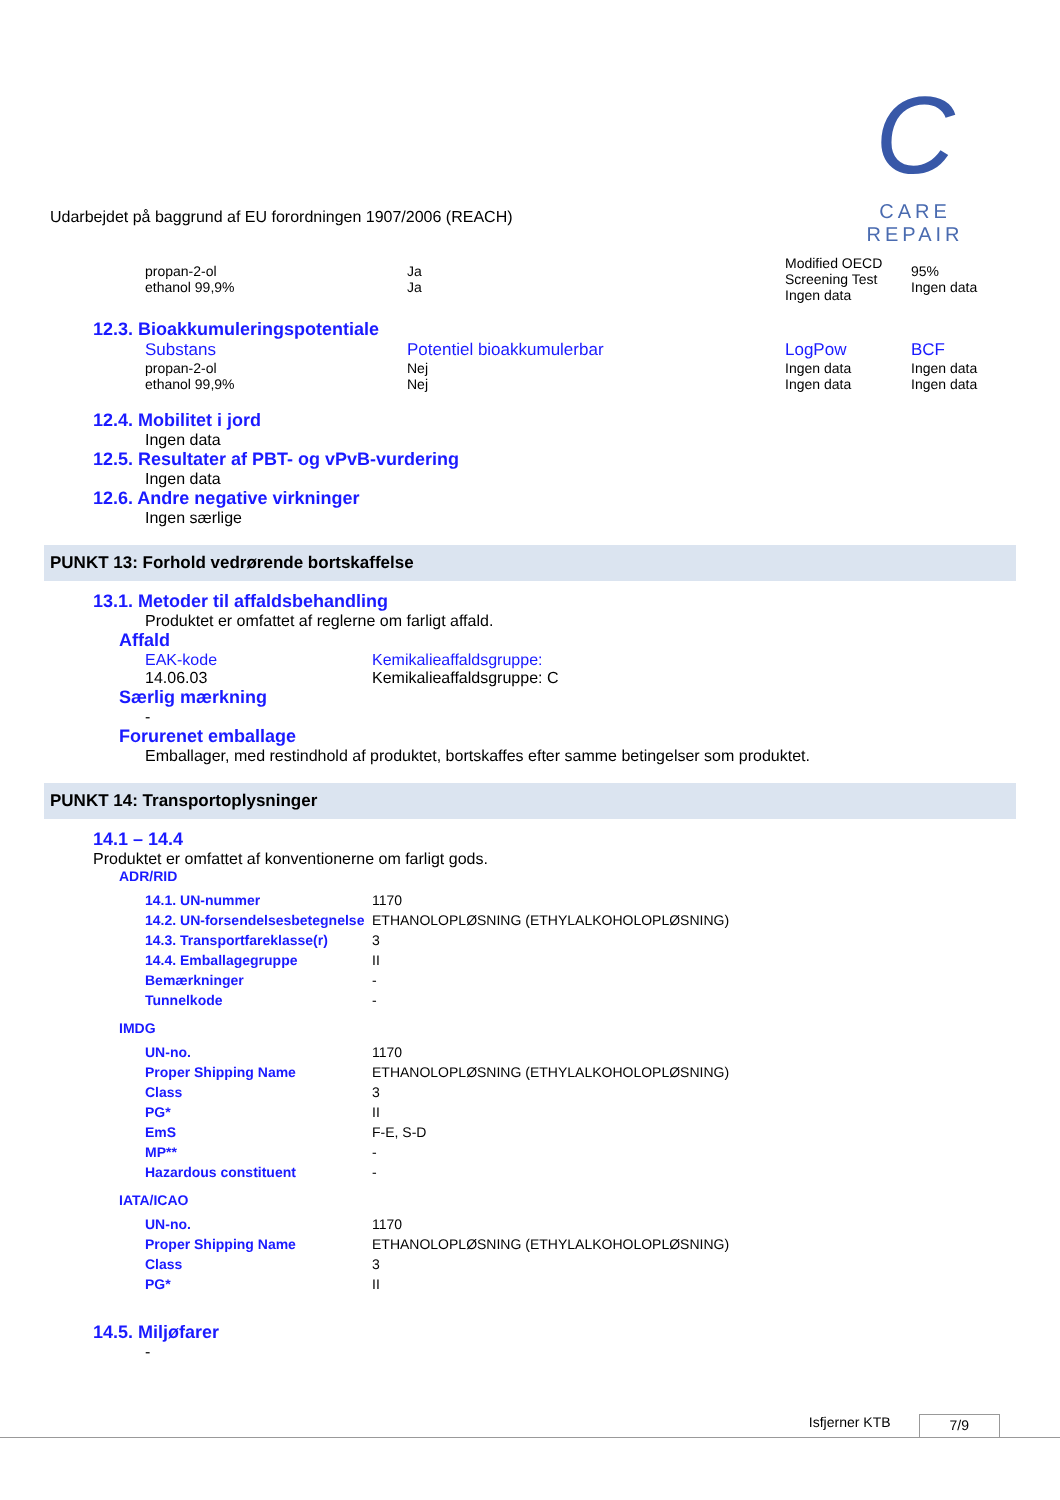C
CARE REPAIR
Udarbejdet på baggrund af EU forordningen 1907/2006 (REACH)
| propan-2-ol ethanol 99,9% | Ja Ja | Modified OECD Screening Test Ingen data | 95% Ingen data |
12.3. Bioakkumuleringspotentiale
| Substans | Potentiel bioakkumulerbar | LogPow | BCF |
| propan-2-ol ethanol 99,9% | Nej Nej | Ingen data Ingen data | Ingen data Ingen data |
12.4. Mobilitet i jord
Ingen data
12.5. Resultater af PBT- og vPvB-vurdering
Ingen data
12.6. Andre negative virkninger
Ingen særlige
PUNKT 13: Forhold vedrørende bortskaffelse
13.1. Metoder til affaldsbehandling
Produktet er omfattet af reglerne om farligt affald.
Affald
| EAK-kode | Kemikalieaffaldsgruppe: |
| 14.06.03 | Kemikalieaffaldsgruppe: C |
Særlig mærkning
-
Forurenet emballage
Emballager, med restindhold af produktet, bortskaffes efter samme betingelser som produktet.
PUNKT 14: Transportoplysninger
14.1 – 14.4
Produktet er omfattet af konventionerne om farligt gods.
ADR/RID
| 14.1. UN-nummer | 1170 |
| 14.2. UN-forsendelsesbetegnelse | ETHANOLOPLØSNING (ETHYLALKOHOLOPLØSNING) |
| 14.3. Transportfareklasse(r) | 3 |
| 14.4. Emballagegruppe | II |
| Bemærkninger | - |
| Tunnelkode | - |
IMDG
| UN-no. | 1170 |
| Proper Shipping Name | ETHANOLOPLØSNING (ETHYLALKOHOLOPLØSNING) |
| Class | 3 |
| PG* | II |
| EmS | F-E, S-D |
| MP** | - |
| Hazardous constituent | - |
IATA/ICAO
| UN-no. | 1170 |
| Proper Shipping Name | ETHANOLOPLØSNING (ETHYLALKOHOLOPLØSNING) |
| Class | 3 |
| PG* | II |
14.5. Miljøfarer
-
Isfjerner KTB 7/9